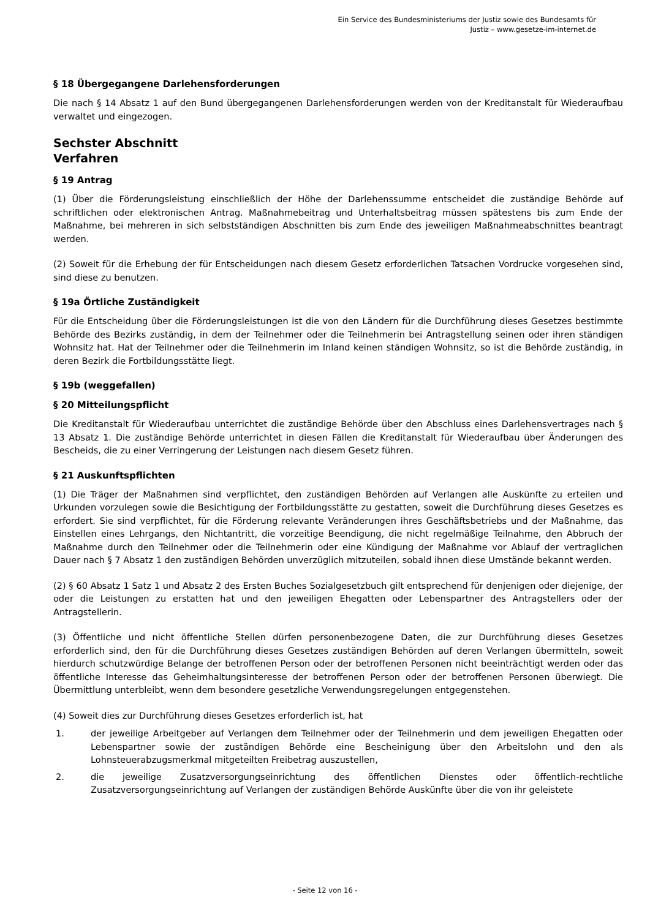Ein Service des Bundesministeriums der Justiz sowie des Bundesamts für
Justiz – www.gesetze-im-internet.de
§ 18 Übergegangene Darlehensforderungen
Die nach § 14 Absatz 1 auf den Bund übergegangenen Darlehensforderungen werden von der Kreditanstalt für Wiederaufbau verwaltet und eingezogen.
Sechster Abschnitt
Verfahren
§ 19 Antrag
(1) Über die Förderungsleistung einschließlich der Höhe der Darlehenssumme entscheidet die zuständige Behörde auf schriftlichen oder elektronischen Antrag. Maßnahmebeitrag und Unterhaltsbeitrag müssen spätestens bis zum Ende der Maßnahme, bei mehreren in sich selbstständigen Abschnitten bis zum Ende des jeweiligen Maßnahmeabschnittes beantragt werden.
(2) Soweit für die Erhebung der für Entscheidungen nach diesem Gesetz erforderlichen Tatsachen Vordrucke vorgesehen sind, sind diese zu benutzen.
§ 19a Örtliche Zuständigkeit
Für die Entscheidung über die Förderungsleistungen ist die von den Ländern für die Durchführung dieses Gesetzes bestimmte Behörde des Bezirks zuständig, in dem der Teilnehmer oder die Teilnehmerin bei Antragstellung seinen oder ihren ständigen Wohnsitz hat. Hat der Teilnehmer oder die Teilnehmerin im Inland keinen ständigen Wohnsitz, so ist die Behörde zuständig, in deren Bezirk die Fortbildungsstätte liegt.
§ 19b (weggefallen)
§ 20 Mitteilungspflicht
Die Kreditanstalt für Wiederaufbau unterrichtet die zuständige Behörde über den Abschluss eines Darlehensvertrages nach § 13 Absatz 1. Die zuständige Behörde unterrichtet in diesen Fällen die Kreditanstalt für Wiederaufbau über Änderungen des Bescheids, die zu einer Verringerung der Leistungen nach diesem Gesetz führen.
§ 21 Auskunftspflichten
(1) Die Träger der Maßnahmen sind verpflichtet, den zuständigen Behörden auf Verlangen alle Auskünfte zu erteilen und Urkunden vorzulegen sowie die Besichtigung der Fortbildungsstätte zu gestatten, soweit die Durchführung dieses Gesetzes es erfordert. Sie sind verpflichtet, für die Förderung relevante Veränderungen ihres Geschäftsbetriebs und der Maßnahme, das Einstellen eines Lehrgangs, den Nichtantritt, die vorzeitige Beendigung, die nicht regelmäßige Teilnahme, den Abbruch der Maßnahme durch den Teilnehmer oder die Teilnehmerin oder eine Kündigung der Maßnahme vor Ablauf der vertraglichen Dauer nach § 7 Absatz 1 den zuständigen Behörden unverzüglich mitzuteilen, sobald ihnen diese Umstände bekannt werden.
(2) § 60 Absatz 1 Satz 1 und Absatz 2 des Ersten Buches Sozialgesetzbuch gilt entsprechend für denjenigen oder diejenige, der oder die Leistungen zu erstatten hat und den jeweiligen Ehegatten oder Lebenspartner des Antragstellers oder der Antragstellerin.
(3) Öffentliche und nicht öffentliche Stellen dürfen personenbezogene Daten, die zur Durchführung dieses Gesetzes erforderlich sind, den für die Durchführung dieses Gesetzes zuständigen Behörden auf deren Verlangen übermitteln, soweit hierdurch schutzwürdige Belange der betroffenen Person oder der betroffenen Personen nicht beeinträchtigt werden oder das öffentliche Interesse das Geheimhaltungsinteresse der betroffenen Person oder der betroffenen Personen überwiegt. Die Übermittlung unterbleibt, wenn dem besondere gesetzliche Verwendungsregelungen entgegenstehen.
(4) Soweit dies zur Durchführung dieses Gesetzes erforderlich ist, hat
1. der jeweilige Arbeitgeber auf Verlangen dem Teilnehmer oder der Teilnehmerin und dem jeweiligen Ehegatten oder Lebenspartner sowie der zuständigen Behörde eine Bescheinigung über den Arbeitslohn und den als Lohnsteuerabzugsmerkmal mitgeteilten Freibetrag auszustellen,
2. die jeweilige Zusatzversorgungseinrichtung des öffentlichen Dienstes oder öffentlich-rechtliche Zusatzversorgungseinrichtung auf Verlangen der zuständigen Behörde Auskünfte über die von ihr geleistete
- Seite 12 von 16 -